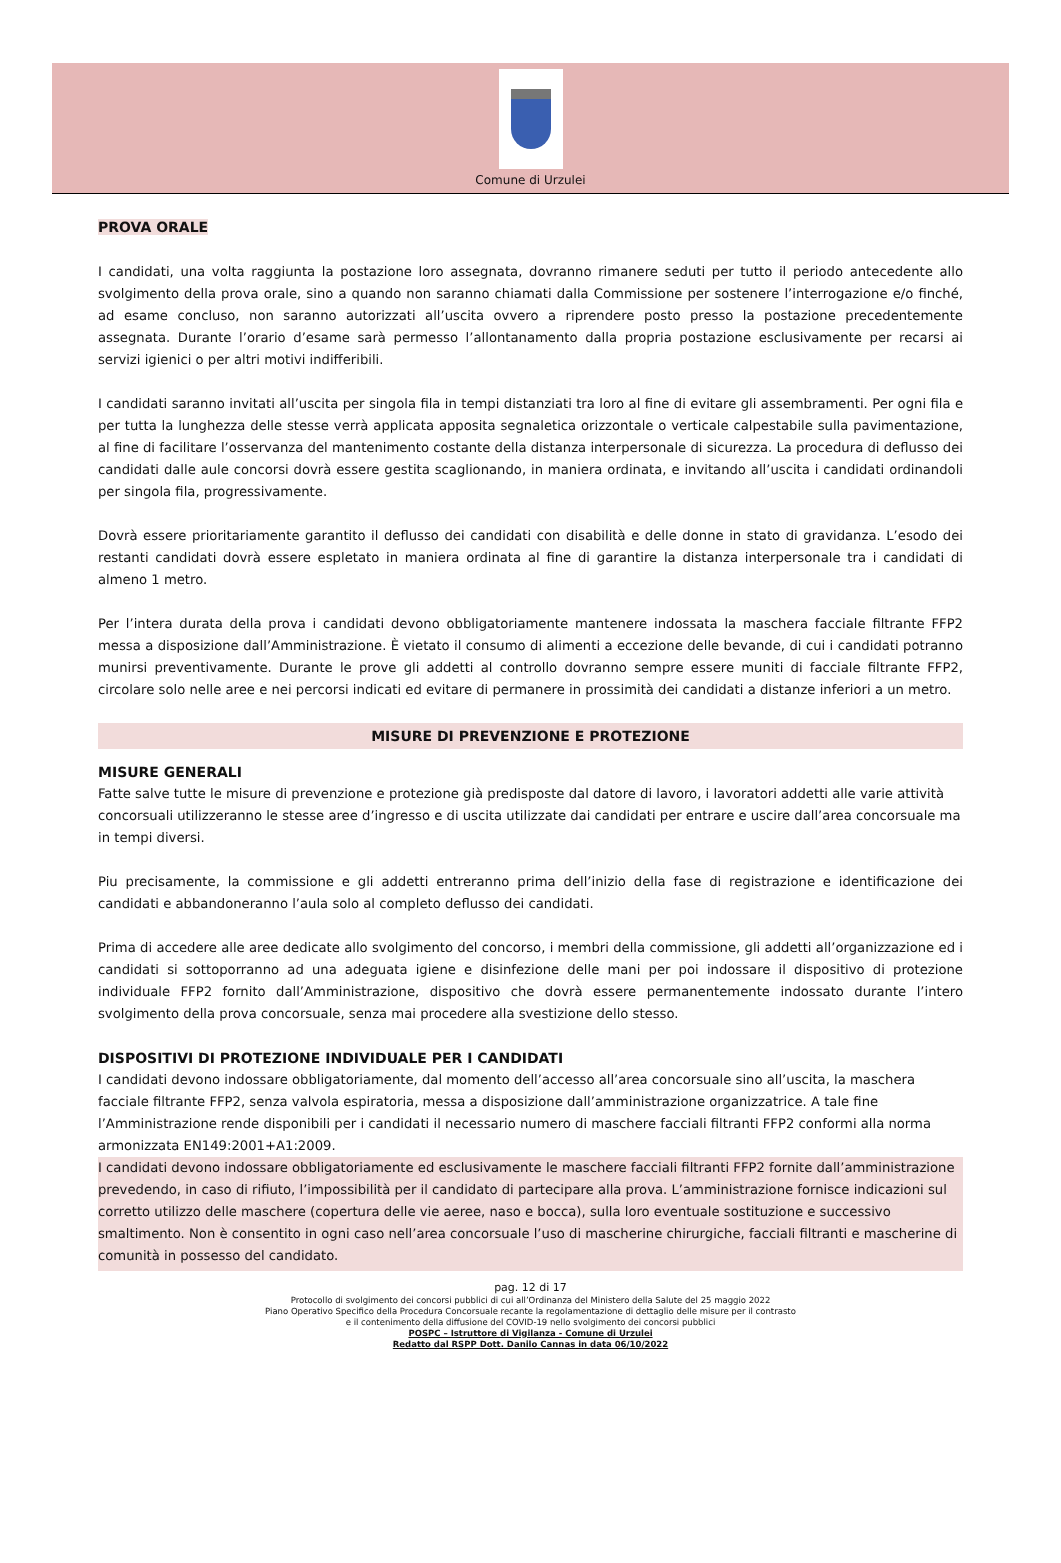Comune di Urzulei
PROVA ORALE
I candidati, una volta raggiunta la postazione loro assegnata, dovranno rimanere seduti per tutto il periodo antecedente allo svolgimento della prova orale, sino a quando non saranno chiamati dalla Commissione per sostenere l’interrogazione e/o finché, ad esame concluso, non saranno autorizzati all’uscita ovvero a riprendere posto presso la postazione precedentemente assegnata. Durante l’orario d’esame sarà permesso l’allontanamento dalla propria postazione esclusivamente per recarsi ai servizi igienici o per altri motivi indifferibili.
I candidati saranno invitati all’uscita per singola fila in tempi distanziati tra loro al fine di evitare gli assembramenti. Per ogni fila e per tutta la lunghezza delle stesse verrà applicata apposita segnaletica orizzontale o verticale calpestabile sulla pavimentazione, al fine di facilitare l’osservanza del mantenimento costante della distanza interpersonale di sicurezza. La procedura di deflusso dei candidati dalle aule concorsi dovrà essere gestita scaglionando, in maniera ordinata, e invitando all’uscita i candidati ordinandoli per singola fila, progressivamente.
Dovrà essere prioritariamente garantito il deflusso dei candidati con disabilità e delle donne in stato di gravidanza. L’esodo dei restanti candidati dovrà essere espletato in maniera ordinata al fine di garantire la distanza interpersonale tra i candidati di almeno 1 metro.
Per l’intera durata della prova i candidati devono obbligatoriamente mantenere indossata la maschera facciale filtrante FFP2 messa a disposizione dall’Amministrazione. È vietato il consumo di alimenti a eccezione delle bevande, di cui i candidati potranno munirsi preventivamente. Durante le prove gli addetti al controllo dovranno sempre essere muniti di facciale filtrante FFP2, circolare solo nelle aree e nei percorsi indicati ed evitare di permanere in prossimità dei candidati a distanze inferiori a un metro.
MISURE DI PREVENZIONE E PROTEZIONE
MISURE GENERALI
Fatte salve tutte le misure di prevenzione e protezione già predisposte dal datore di lavoro, i lavoratori addetti alle varie attività concorsuali utilizzeranno le stesse aree d’ingresso e di uscita utilizzate dai candidati per entrare e uscire dall’area concorsuale ma in tempi diversi.
Piu precisamente, la commissione e gli addetti entreranno prima dell’inizio della fase di registrazione e identificazione dei candidati e abbandoneranno l’aula solo al completo deflusso dei candidati.
Prima di accedere alle aree dedicate allo svolgimento del concorso, i membri della commissione, gli addetti all’organizzazione ed i candidati si sottoporranno ad una adeguata igiene e disinfezione delle mani per poi indossare il dispositivo di protezione individuale FFP2 fornito dall’Amministrazione, dispositivo che dovrà essere permanentemente indossato durante l’intero svolgimento della prova concorsuale, senza mai procedere alla svestizione dello stesso.
DISPOSITIVI DI PROTEZIONE INDIVIDUALE PER I CANDIDATI
I candidati devono indossare obbligatoriamente, dal momento dell’accesso all’area concorsuale sino all’uscita, la maschera facciale filtrante FFP2, senza valvola espiratoria, messa a disposizione dall’amministrazione organizzatrice. A tale fine l’Amministrazione rende disponibili per i candidati il necessario numero di maschere facciali filtranti FFP2 conformi alla norma armonizzata EN149:2001+A1:2009.
I candidati devono indossare obbligatoriamente ed esclusivamente le maschere facciali filtranti FFP2 fornite dall’amministrazione prevedendo, in caso di rifiuto, l’impossibilità per il candidato di partecipare alla prova. L’amministrazione fornisce indicazioni sul corretto utilizzo delle maschere (copertura delle vie aeree, naso e bocca), sulla loro eventuale sostituzione e successivo smaltimento. Non è consentito in ogni caso nell’area concorsuale l’uso di mascherine chirurgiche, facciali filtranti e mascherine di comunità in possesso del candidato.
pag. 12 di 17
Protocollo di svolgimento dei concorsi pubblici di cui all’Ordinanza del Ministero della Salute del 25 maggio 2022
Piano Operativo Specifico della Procedura Concorsuale recante la regolamentazione di dettaglio delle misure per il contrasto
e il contenimento della diffusione del COVID-19 nello svolgimento dei concorsi pubblici
POSPC – Istruttore di Vigilanza - Comune di Urzulei
Redatto dal RSPP Dott. Danilo Cannas in data 06/10/2022